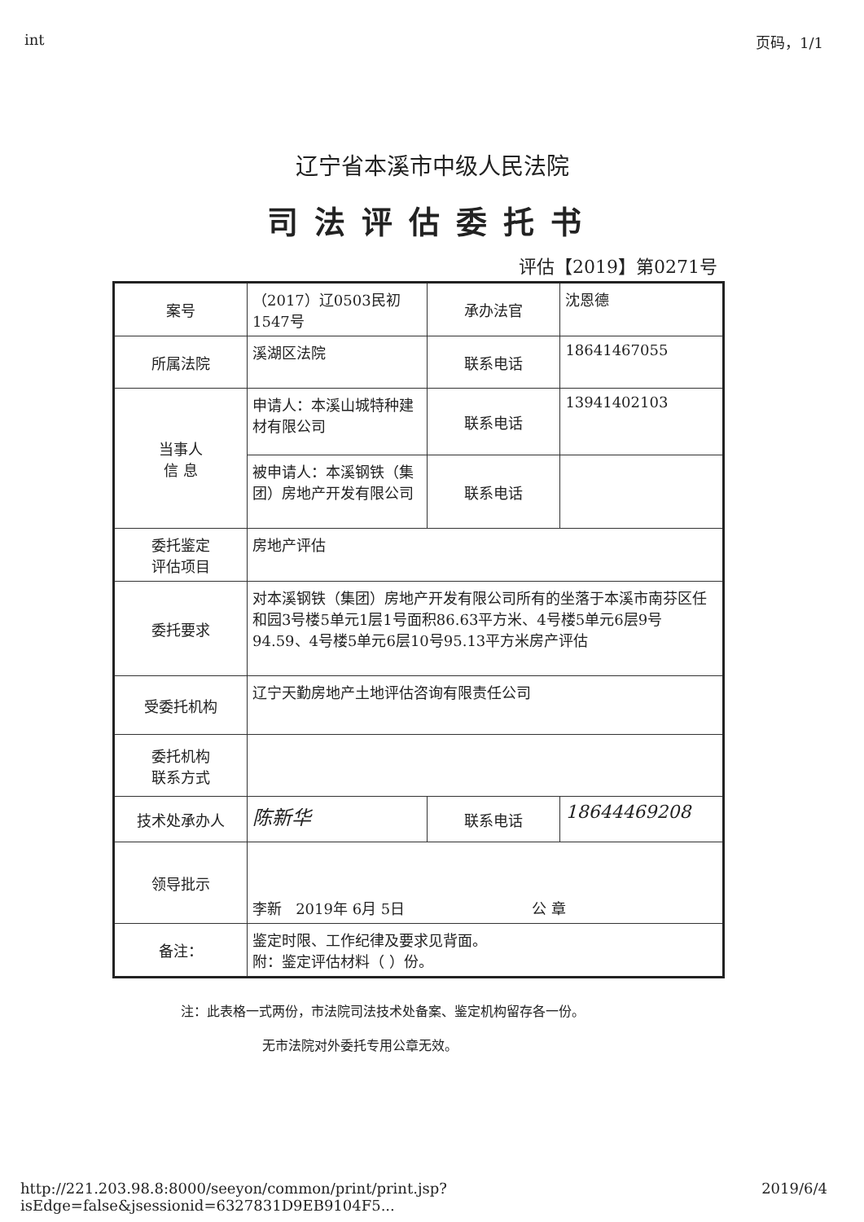int 页码，1/1
辽宁省本溪市中级人民法院
司法评估委托书
评估【2019】第0271号
| 案号 | （2017）辽0503民初1547号 | 承办法官 | 沈恩德 |
| 所属法院 | 溪湖区法院 | 联系电话 | 18641467055 |
| 当事人 信 息 | 申请人：本溪山城特种建材有限公司 | 联系电话 | 13941402103 |
| | 被申请人：本溪钢铁（集团）房地产开发有限公司 | 联系电话 | |
| 委托鉴定 评估项目 | 房地产评估 | | |
| 委托要求 | 对本溪钢铁（集团）房地产开发有限公司所有的坐落于本溪市南芬区任和园3号楼5单元1层1号面积86.63平方米、4号楼5单元6层9号94.59、4号楼5单元6层10号95.13平方米房产评估 | | |
| 受委托机构 | 辽宁天勤房地产土地评估咨询有限责任公司 | | |
| 委托机构 联系方式 | | | |
| 技术处承办人 | 陈新华 | 联系电话 | 18644469208 |
| 领导批示 | 李新 2019年 6月 5日 公 章 | | |
| 备注： | 鉴定时限、工作纪律及要求见背面。 附：鉴定评估材料（ ）份。 | | |
注：此表格一式两份，市法院司法技术处备案、鉴定机构留存各一份。
无市法院对外委托专用公章无效。
http://221.203.98.8:8000/seeyon/common/print/print.jsp?isEdge=false&jsessionid=6327831D9EB9104F5... 2019/6/4